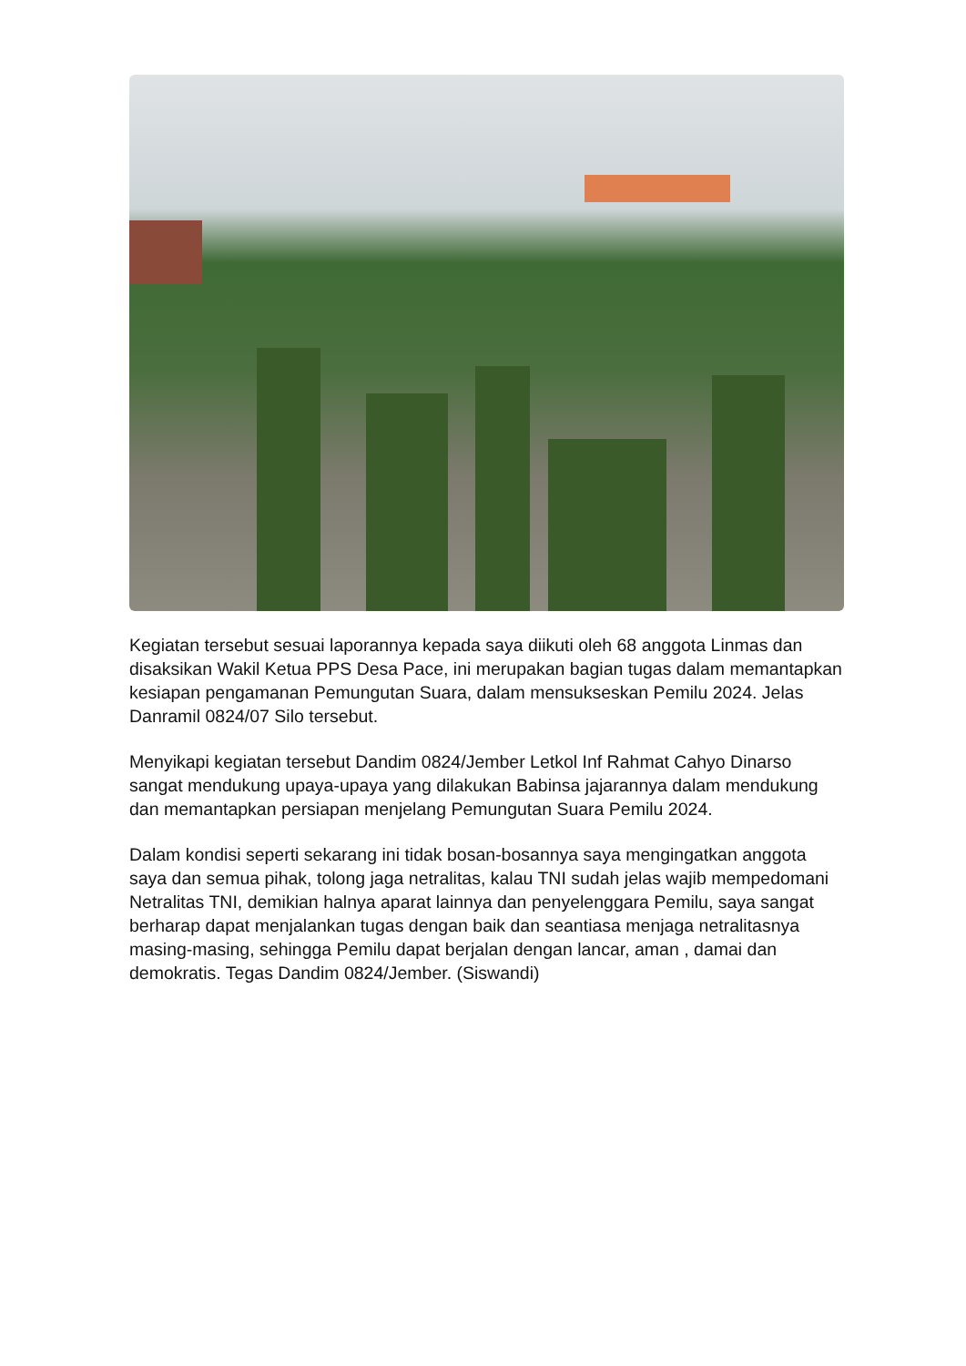Kegiatan tersebut sesuai laporannya kepada saya diikuti oleh 68 anggota Linmas dan disaksikan Wakil Ketua PPS Desa Pace, ini merupakan bagian tugas dalam memantapkan kesiapan pengamanan Pemungutan Suara, dalam mensukseskan Pemilu 2024. Jelas Danramil 0824/07 Silo tersebut.
Menyikapi kegiatan tersebut Dandim 0824/Jember Letkol Inf Rahmat Cahyo Dinarso sangat mendukung upaya-upaya yang dilakukan Babinsa jajarannya dalam mendukung dan memantapkan persiapan menjelang Pemungutan Suara Pemilu 2024.
Dalam kondisi seperti sekarang ini tidak bosan-bosannya saya mengingatkan anggota saya dan semua pihak, tolong jaga netralitas, kalau TNI sudah jelas wajib mempedomani Netralitas TNI, demikian halnya aparat lainnya dan penyelenggara Pemilu, saya sangat berharap dapat menjalankan tugas dengan baik dan seantiasa menjaga netralitasnya masing-masing, sehingga Pemilu dapat berjalan dengan lancar, aman , damai dan demokratis. Tegas Dandim 0824/Jember. (Siswandi)